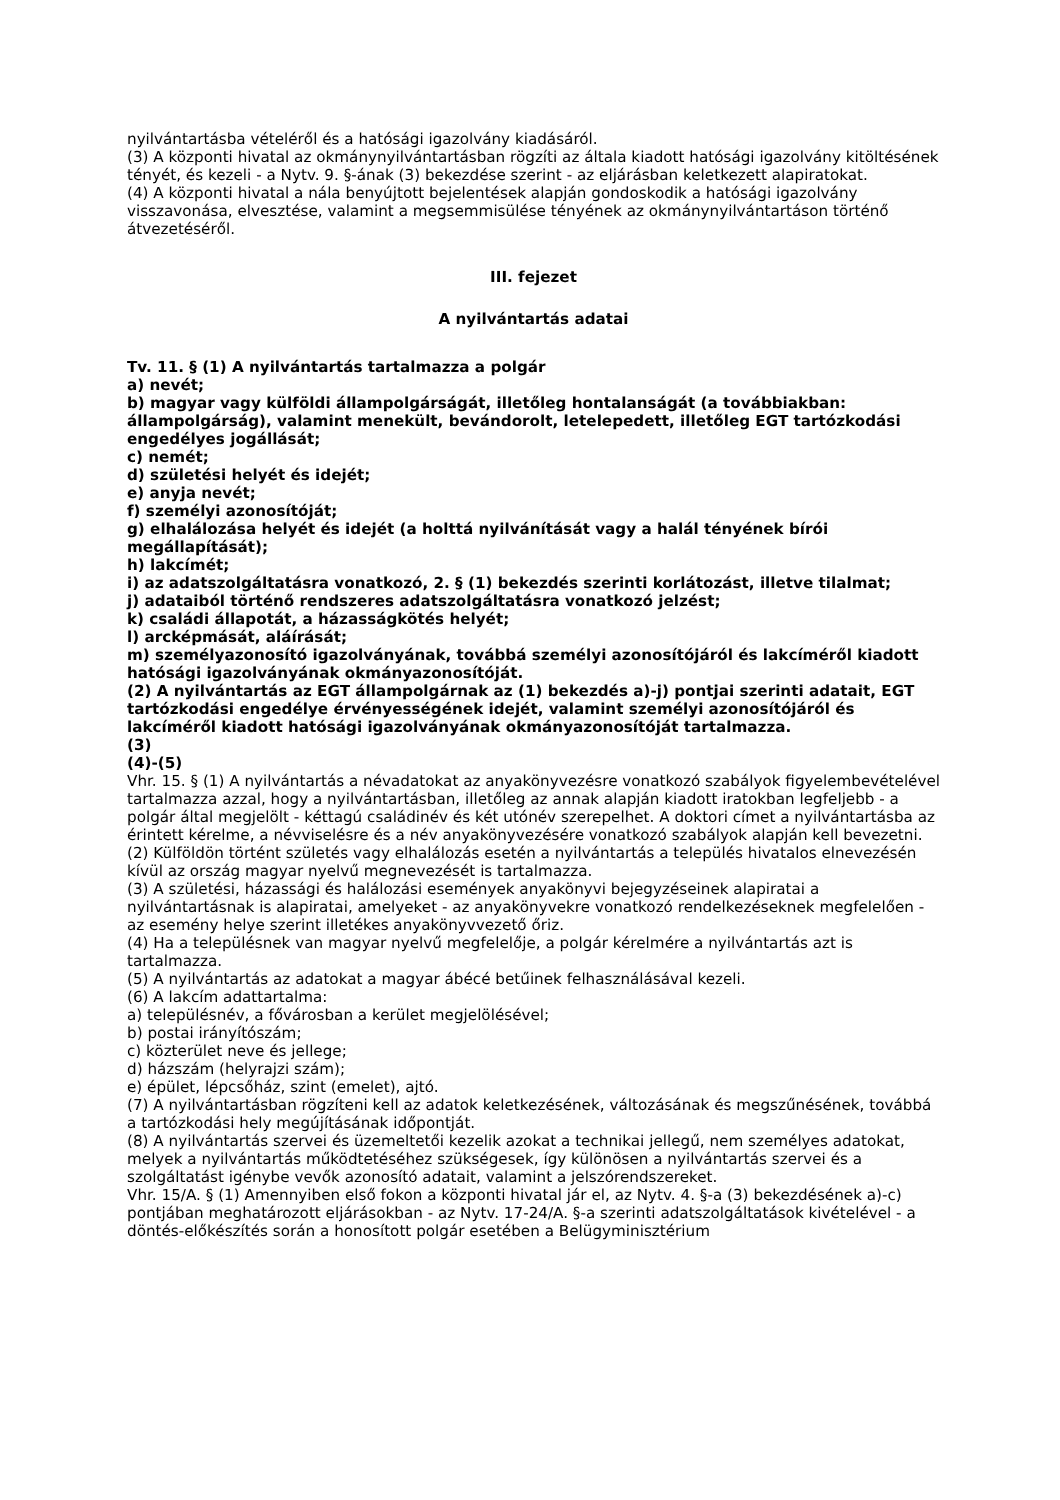nyilvántartásba vételéről és a hatósági igazolvány kiadásáról.
(3) A központi hivatal az okmánynyilvántartásban rögzíti az általa kiadott hatósági igazolvány kitöltésének tényét, és kezeli - a Nytv. 9. §-ának (3) bekezdése szerint - az eljárásban keletkezett alapiratokat.
(4) A központi hivatal a nála benyújtott bejelentések alapján gondoskodik a hatósági igazolvány visszavonása, elvesztése, valamint a megsemmisülése tényének az okmánynyilvántartáson történő átvezetéséről.
III. fejezet
A nyilvántartás adatai
Tv. 11. § (1) A nyilvántartás tartalmazza a polgár
a) nevét;
b) magyar vagy külföldi állampolgárságát, illetőleg hontalanságát (a továbbiakban: állampolgárság), valamint menekült, bevándorolt, letelepedett, illetőleg EGT tartózkodási engedélyes jogállását;
c) nemét;
d) születési helyét és idejét;
e) anyja nevét;
f) személyi azonosítóját;
g) elhalálozása helyét és idejét (a holttá nyilvánítását vagy a halál tényének bírói megállapítását);
h) lakcímét;
i) az adatszolgáltatásra vonatkozó, 2. § (1) bekezdés szerinti korlátozást, illetve tilalmat;
j) adataiból történő rendszeres adatszolgáltatásra vonatkozó jelzést;
k) családi állapotát, a házasságkötés helyét;
l) arcképmását, aláírását;
m) személyazonosító igazolványának, továbbá személyi azonosítójáról és lakcíméről kiadott hatósági igazolványának okmányazonosítóját.
(2) A nyilvántartás az EGT állampolgárnak az (1) bekezdés a)-j) pontjai szerinti adatait, EGT tartózkodási engedélye érvényességének idejét, valamint személyi azonosítójáról és lakcíméről kiadott hatósági igazolványának okmányazonosítóját tartalmazza.
(3)
(4)-(5)
Vhr. 15. § (1) A nyilvántartás a névadatokat az anyakönyvezésre vonatkozó szabályok figyelembevételével tartalmazza azzal, hogy a nyilvántartásban, illetőleg az annak alapján kiadott iratokban legfeljebb - a polgár által megjelölt - kéttagú családinév és két utónév szerepelhet. A doktori címet a nyilvántartásba az érintett kérelme, a névviselésre és a név anyakönyvezésére vonatkozó szabályok alapján kell bevezetni.
(2) Külföldön történt születés vagy elhalálozás esetén a nyilvántartás a település hivatalos elnevezésén kívül az ország magyar nyelvű megnevezését is tartalmazza.
(3) A születési, házassági és halálozási események anyakönyvi bejegyzéseinek alapiratai a nyilvántartásnak is alapiratai, amelyeket - az anyakönyvekre vonatkozó rendelkezéseknek megfelelően - az esemény helye szerint illetékes anyakönyvvezető őriz.
(4) Ha a településnek van magyar nyelvű megfelelője, a polgár kérelmére a nyilvántartás azt is tartalmazza.
(5) A nyilvántartás az adatokat a magyar ábécé betűinek felhasználásával kezeli.
(6) A lakcím adattartalma:
a) településnév, a fővárosban a kerület megjelölésével;
b) postai irányítószám;
c) közterület neve és jellege;
d) házszám (helyrajzi szám);
e) épület, lépcsőház, szint (emelet), ajtó.
(7) A nyilvántartásban rögzíteni kell az adatok keletkezésének, változásának és megszűnésének, továbbá a tartózkodási hely megújításának időpontját.
(8) A nyilvántartás szervei és üzemeltetői kezelik azokat a technikai jellegű, nem személyes adatokat, melyek a nyilvántartás működtetéséhez szükségesek, így különösen a nyilvántartás szervei és a szolgáltatást igénybe vevők azonosító adatait, valamint a jelszórendszereket.
Vhr. 15/A. § (1) Amennyiben első fokon a központi hivatal jár el, az Nytv. 4. §-a (3) bekezdésének a)-c) pontjában meghatározott eljárásokban - az Nytv. 17-24/A. §-a szerinti adatszolgáltatások kivételével - a döntés-előkészítés során a honosított polgár esetében a Belügyminisztérium